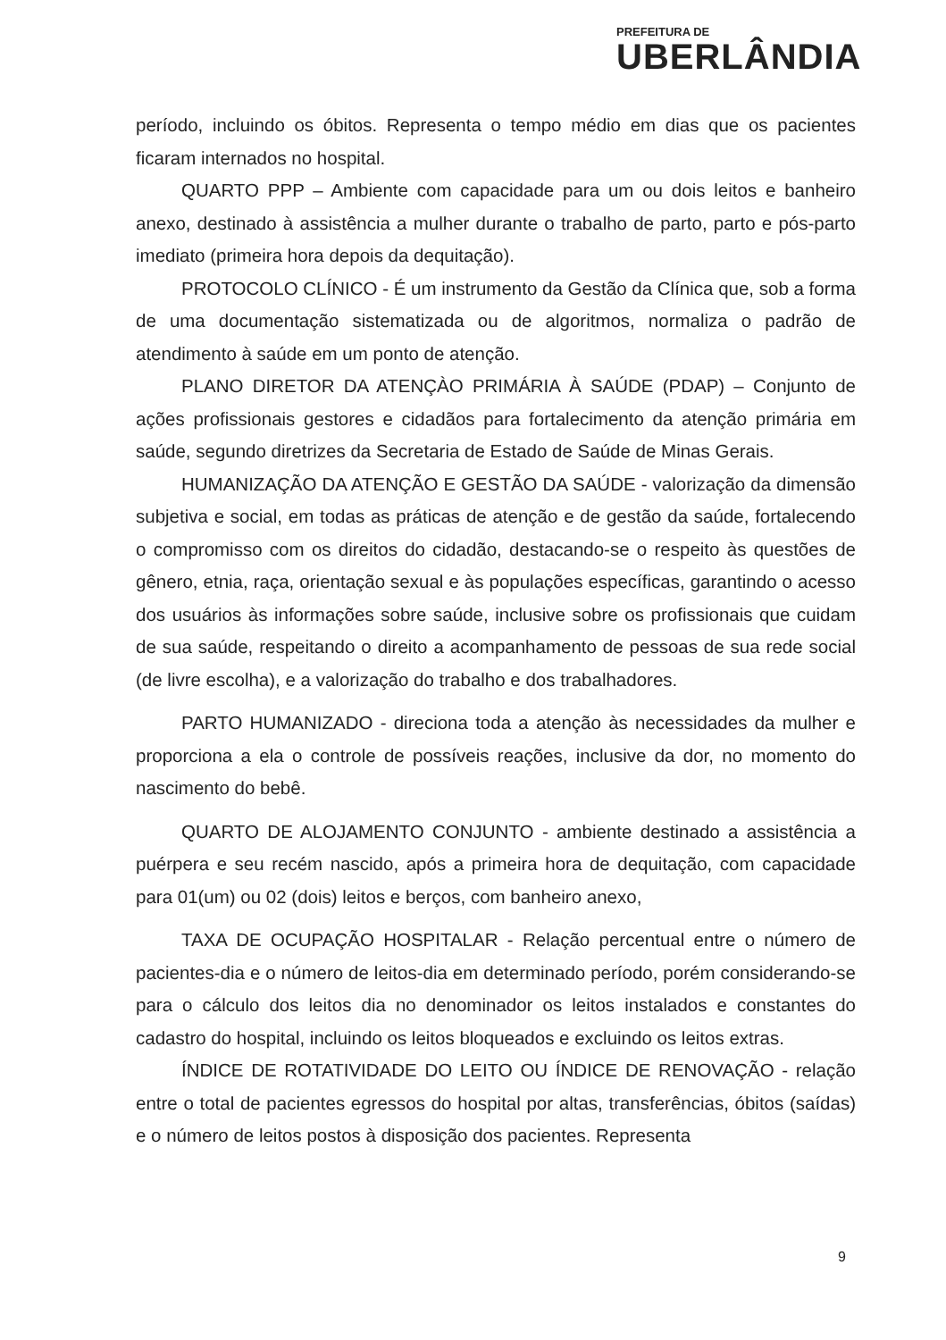PREFEITURA DE
UBERLÂNDIA
período, incluindo os óbitos. Representa o tempo médio em dias que os pacientes ficaram internados no hospital.
QUARTO PPP – Ambiente com capacidade para um ou dois leitos e banheiro anexo, destinado à assistência a mulher durante o trabalho de parto, parto e pós-parto imediato (primeira hora depois da dequitação).
PROTOCOLO CLÍNICO - É um instrumento da Gestão da Clínica que, sob a forma de uma documentação sistematizada ou de algoritmos, normaliza o padrão de atendimento à saúde em um ponto de atenção.
PLANO DIRETOR DA ATENÇÀO PRIMÁRIA À SAÚDE (PDAP) – Conjunto de ações profissionais gestores e cidadãos para fortalecimento da atenção primária em saúde, segundo diretrizes da Secretaria de Estado de Saúde de Minas Gerais.
HUMANIZAÇÃO DA ATENÇÃO E GESTÃO DA SAÚDE - valorização da dimensão subjetiva e social, em todas as práticas de atenção e de gestão da saúde, fortalecendo o compromisso com os direitos do cidadão, destacando-se o respeito às questões de gênero, etnia, raça, orientação sexual e às populações específicas, garantindo o acesso dos usuários às informações sobre saúde, inclusive sobre os profissionais que cuidam de sua saúde, respeitando o direito a acompanhamento de pessoas de sua rede social (de livre escolha), e a valorização do trabalho e dos trabalhadores.
PARTO HUMANIZADO - direciona toda a atenção às necessidades da mulher e proporciona a ela o controle de possíveis reações, inclusive da dor, no momento do nascimento do bebê.
QUARTO DE ALOJAMENTO CONJUNTO - ambiente destinado a assistência a puérpera e seu recém nascido, após a primeira hora de dequitação, com capacidade para 01(um) ou 02 (dois) leitos e berços, com banheiro anexo,
TAXA DE OCUPAÇÃO HOSPITALAR - Relação percentual entre o número de pacientes-dia e o número de leitos-dia em determinado período, porém considerando-se para o cálculo dos leitos dia no denominador os leitos instalados e constantes do cadastro do hospital, incluindo os leitos bloqueados e excluindo os leitos extras.
ÍNDICE DE ROTATIVIDADE DO LEITO OU ÍNDICE DE RENOVAÇÃO - relação entre o total de pacientes egressos do hospital por altas, transferências, óbitos (saídas) e o número de leitos postos à disposição dos pacientes. Representa
9